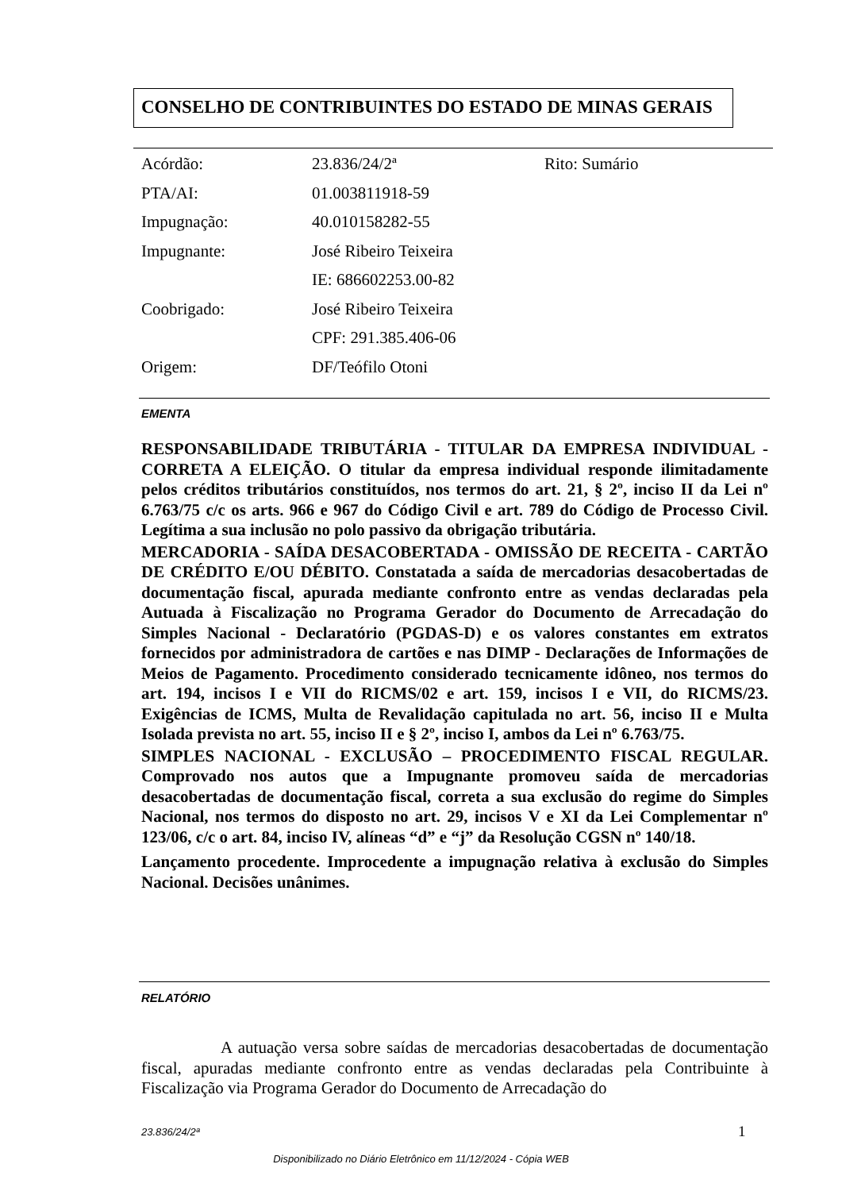CONSELHO DE CONTRIBUINTES DO ESTADO DE MINAS GERAIS
| Acórdão: | 23.836/24/2ª | Rito: Sumário |
| PTA/AI: | 01.003811918-59 | |
| Impugnação: | 40.010158282-55 | |
| Impugnante: | José Ribeiro Teixeira | |
| | IE: 686602253.00-82 | |
| Coobrigado: | José Ribeiro Teixeira | |
| | CPF: 291.385.406-06 | |
| Origem: | DF/Teófilo Otoni | |
EMENTA
RESPONSABILIDADE TRIBUTÁRIA - TITULAR DA EMPRESA INDIVIDUAL - CORRETA A ELEIÇÃO. O titular da empresa individual responde ilimitadamente pelos créditos tributários constituídos, nos termos do art. 21, § 2º, inciso II da Lei nº 6.763/75 c/c os arts. 966 e 967 do Código Civil e art. 789 do Código de Processo Civil. Legítima a sua inclusão no polo passivo da obrigação tributária.
MERCADORIA - SAÍDA DESACOBERTADA - OMISSÃO DE RECEITA - CARTÃO DE CRÉDITO E/OU DÉBITO. Constatada a saída de mercadorias desacobertadas de documentação fiscal, apurada mediante confronto entre as vendas declaradas pela Autuada à Fiscalização no Programa Gerador do Documento de Arrecadação do Simples Nacional - Declaratório (PGDAS-D) e os valores constantes em extratos fornecidos por administradora de cartões e nas DIMP - Declarações de Informações de Meios de Pagamento. Procedimento considerado tecnicamente idôneo, nos termos do art. 194, incisos I e VII do RICMS/02 e art. 159, incisos I e VII, do RICMS/23. Exigências de ICMS, Multa de Revalidação capitulada no art. 56, inciso II e Multa Isolada prevista no art. 55, inciso II e § 2º, inciso I, ambos da Lei nº 6.763/75.
SIMPLES NACIONAL - EXCLUSÃO – PROCEDIMENTO FISCAL REGULAR. Comprovado nos autos que a Impugnante promoveu saída de mercadorias desacobertadas de documentação fiscal, correta a sua exclusão do regime do Simples Nacional, nos termos do disposto no art. 29, incisos V e XI da Lei Complementar nº 123/06, c/c o art. 84, inciso IV, alíneas “d” e “j” da Resolução CGSN nº 140/18.
Lançamento procedente. Improcedente a impugnação relativa à exclusão do Simples Nacional. Decisões unânimes.
RELATÓRIO
A autuação versa sobre saídas de mercadorias desacobertadas de documentação fiscal, apuradas mediante confronto entre as vendas declaradas pela Contribuinte à Fiscalização via Programa Gerador do Documento de Arrecadação do
23.836/24/2ª 1
Disponibilizado no Diário Eletrônico em 11/12/2024 - Cópia WEB